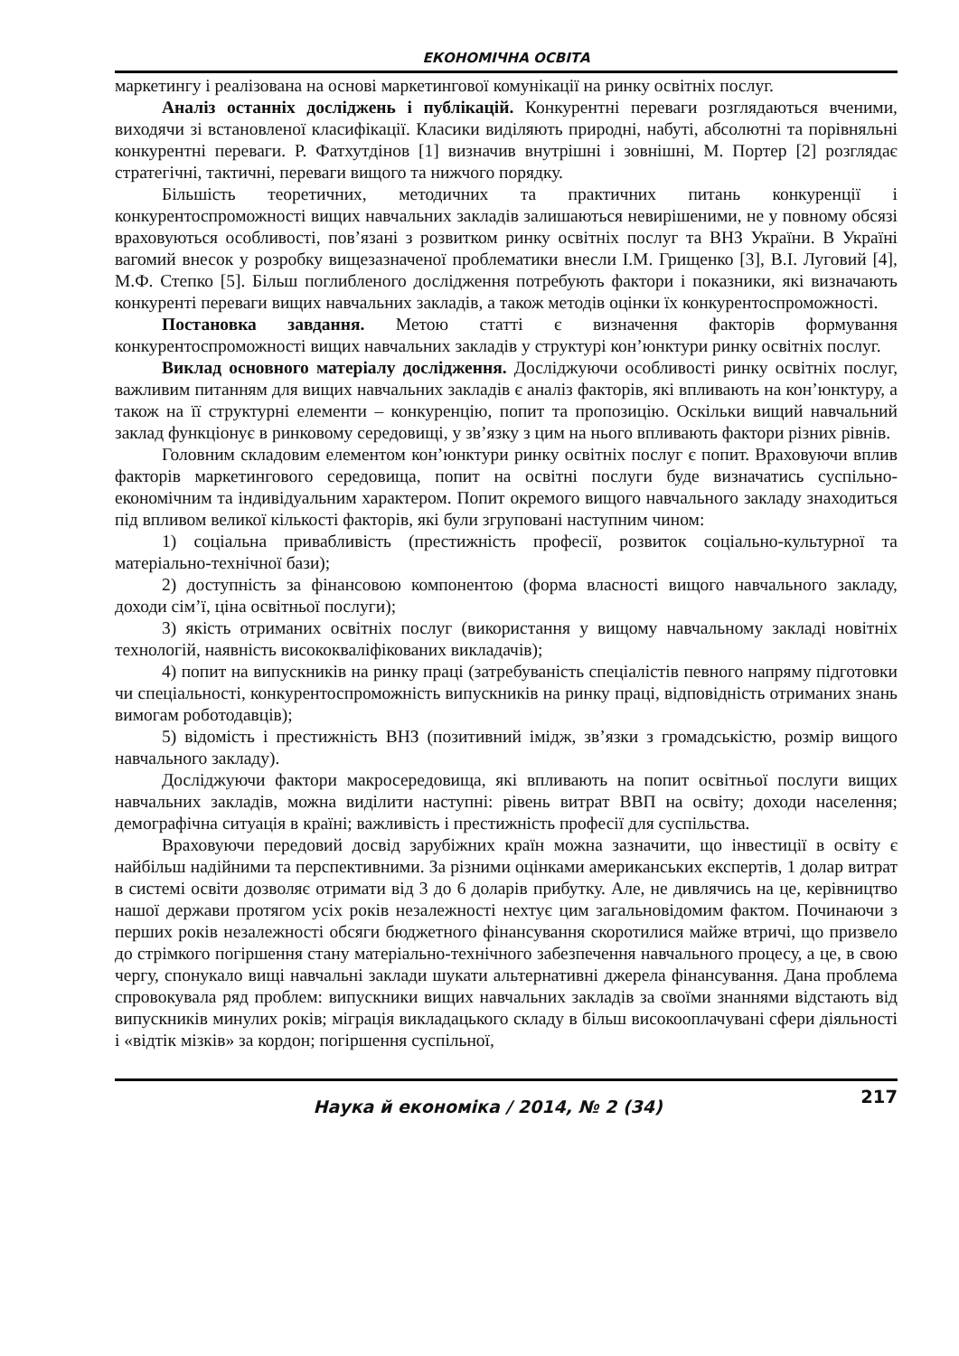ЕКОНОМІЧНА ОСВІТА
маркетингу і реалізована на основі маркетингової комунікації на ринку освітніх послуг.
Аналіз останніх досліджень і публікацій. Конкурентні переваги розглядаються вченими, виходячи зі встановленої класифікації. Класики виділяють природні, набуті, абсолютні та порівняльні конкурентні переваги. Р. Фатхутдінов [1] визначив внутрішні і зовнішні, М. Портер [2] розглядає стратегічні, тактичні, переваги вищого та нижчого порядку.
Більшість теоретичних, методичних та практичних питань конкуренції і конкурентоспроможності вищих навчальних закладів залишаються невирішеними, не у повному обсязі враховуються особливості, пов’язані з розвитком ринку освітніх послуг та ВНЗ України. В Україні вагомий внесок у розробку вищезазначеної проблематики внесли І.М. Грищенко [3], В.І. Луговий [4], М.Ф. Степко [5]. Більш поглибленого дослідження потребують фактори і показники, які визначають конкуренті переваги вищих навчальних закладів, а також методів оцінки їх конкурентоспроможності.
Постановка завдання. Метою статті є визначення факторів формування конкурентоспроможності вищих навчальних закладів у структурі кон’юнктури ринку освітніх послуг.
Виклад основного матеріалу дослідження. Досліджуючи особливості ринку освітніх послуг, важливим питанням для вищих навчальних закладів є аналіз факторів, які впливають на кон’юнктуру, а також на її структурні елементи – конкуренцію, попит та пропозицію. Оскільки вищий навчальний заклад функціонує в ринковому середовищі, у зв’язку з цим на нього впливають фактори різних рівнів.
Головним складовим елементом кон’юнктури ринку освітніх послуг є попит. Враховуючи вплив факторів маркетингового середовища, попит на освітні послуги буде визначатись суспільно-економічним та індивідуальним характером. Попит окремого вищого навчального закладу знаходиться під впливом великої кількості факторів, які були згруповані наступним чином:
1) соціальна привабливість (престижність професії, розвиток соціально-культурної та матеріально-технічної бази);
2) доступність за фінансовою компонентою (форма власності вищого навчального закладу, доходи сім’ї, ціна освітньої послуги);
3) якість отриманих освітніх послуг (використання у вищому навчальному закладі новітніх технологій, наявність висококваліфікованих викладачів);
4) попит на випускників на ринку праці (затребуваність спеціалістів певного напряму підготовки чи спеціальності, конкурентоспроможність випускників на ринку праці, відповідність отриманих знань вимогам роботодавців);
5) відомість і престижність ВНЗ (позитивний імідж, зв’язки з громадськістю, розмір вищого навчального закладу).
Досліджуючи фактори макросередовища, які впливають на попит освітньої послуги вищих навчальних закладів, можна виділити наступні: рівень витрат ВВП на освіту; доходи населення; демографічна ситуація в країні; важливість і престижність професії для суспільства.
Враховуючи передовий досвід зарубіжних країн можна зазначити, що інвестиції в освіту є найбільш надійними та перспективними. За різними оцінками американських експертів, 1 долар витрат в системі освіти дозволяє отримати від 3 до 6 доларів прибутку. Але, не дивлячись на це, керівництво нашої держави протягом усіх років незалежності нехтує цим загальновідомим фактом. Починаючи з перших років незалежності обсяги бюджетного фінансування скоротилися майже втричі, що призвело до стрімкого погіршення стану матеріально-технічного забезпечення навчального процесу, а це, в свою чергу, спонукало вищі навчальні заклади шукати альтернативні джерела фінансування. Дана проблема спровокувала ряд проблем: випускники вищих навчальних закладів за своїми знаннями відстають від випускників минулих років; міграція викладацького складу в більш високооплачувані сфери діяльності і «відтік мізків» за кордон; погіршення суспільної,
Наука й економіка / 2014, № 2 (34) 217